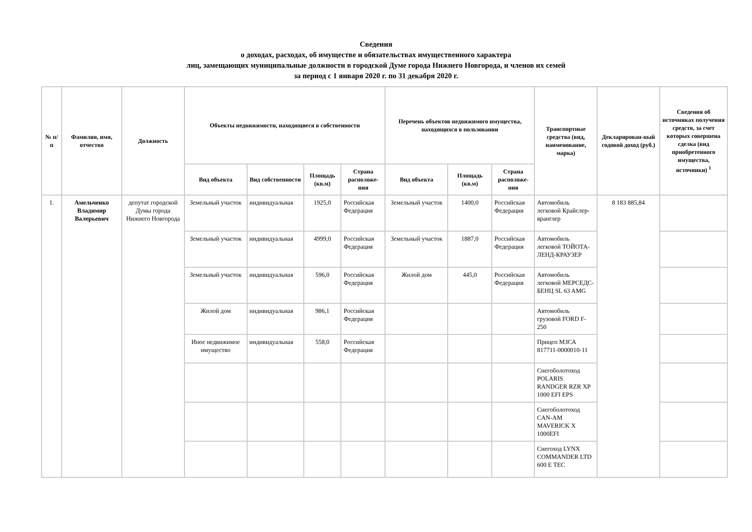Сведения
о доходах, расходах, об имуществе и обязательствах имущественного характера
лиц, замещающих муниципальные должности в городской Думе города Нижнего Новгорода, и членов их семей
за период с 1 января 2020 г. по 31 декабря 2020 г.
| № п/п | Фамилия, имя, отчество | Должность | Объекты недвижимости, находящиеся в собственности | | | | Перечень объектов недвижимого имущества, находящихся в пользовании | | | Транспортные средства (вид, наименование, марка) | Декларирован-ный годовой доход (руб.) | Сведения об источниках получения средств, за счет которых совершена сделка (вид приобретенного имущества, источники) <sup>1</sup> |
| --- | --- | --- | --- | --- | --- | --- | --- | --- | --- | --- | --- | --- |
| | | | Вид объекта | Вид собственности | Площадь (кв.м) | Страна расположе-ния | Вид объекта | Площадь (кв.м) | Страна расположе-ния | | | |
| 1. | Амельченко Владимир Валерьевич | депутат городской Думы города Нижнего Новгорода | Земельный участок | индивидуальная | 1925,0 | Российская Федерация | Земельный участок | 1400,0 | Российская Федерация | Автомобиль легковой Крайслер-вранглер | 8 183 885,84 | |
| | | | Земельный участок | индивидуальная | 4999,0 | Российская Федерация | Земельный участок | 1887,0 | Российская Федерация | Автомобиль легковой ТОЙОТА-ЛЕНД-КРАУЗЕР | | |
| | | | Земельный участок | индивидуальная | 596,0 | Российская Федерация | Жилой дом | 445,0 | Российская Федерация | Автомобиль легковой МЕРСЕДС-БЕНЦ SL 63 AMG | | |
| | | | Жилой дом | индивидуальная | 986,1 | Российская Федерация | | | | Автомобиль грузовой FORD F-250 | | |
| | | | Иное недвижимое имущество | индивидуальная | 558,0 | Российская Федерация | | | | Прицеп МЗСА 817711-0000010-11 | | |
| | | | | | | | | | | Снегоболотоход POLARIS RANDGER RZR XP 1000 EFI EPS | | |
| | | | | | | | | | | Снегоболотоход CAN-AM MAVERICK X 1000EFI | | |
| | | | | | | | | | | Снегоход LYNX COMMANDER LTD 600 E TEC | | |